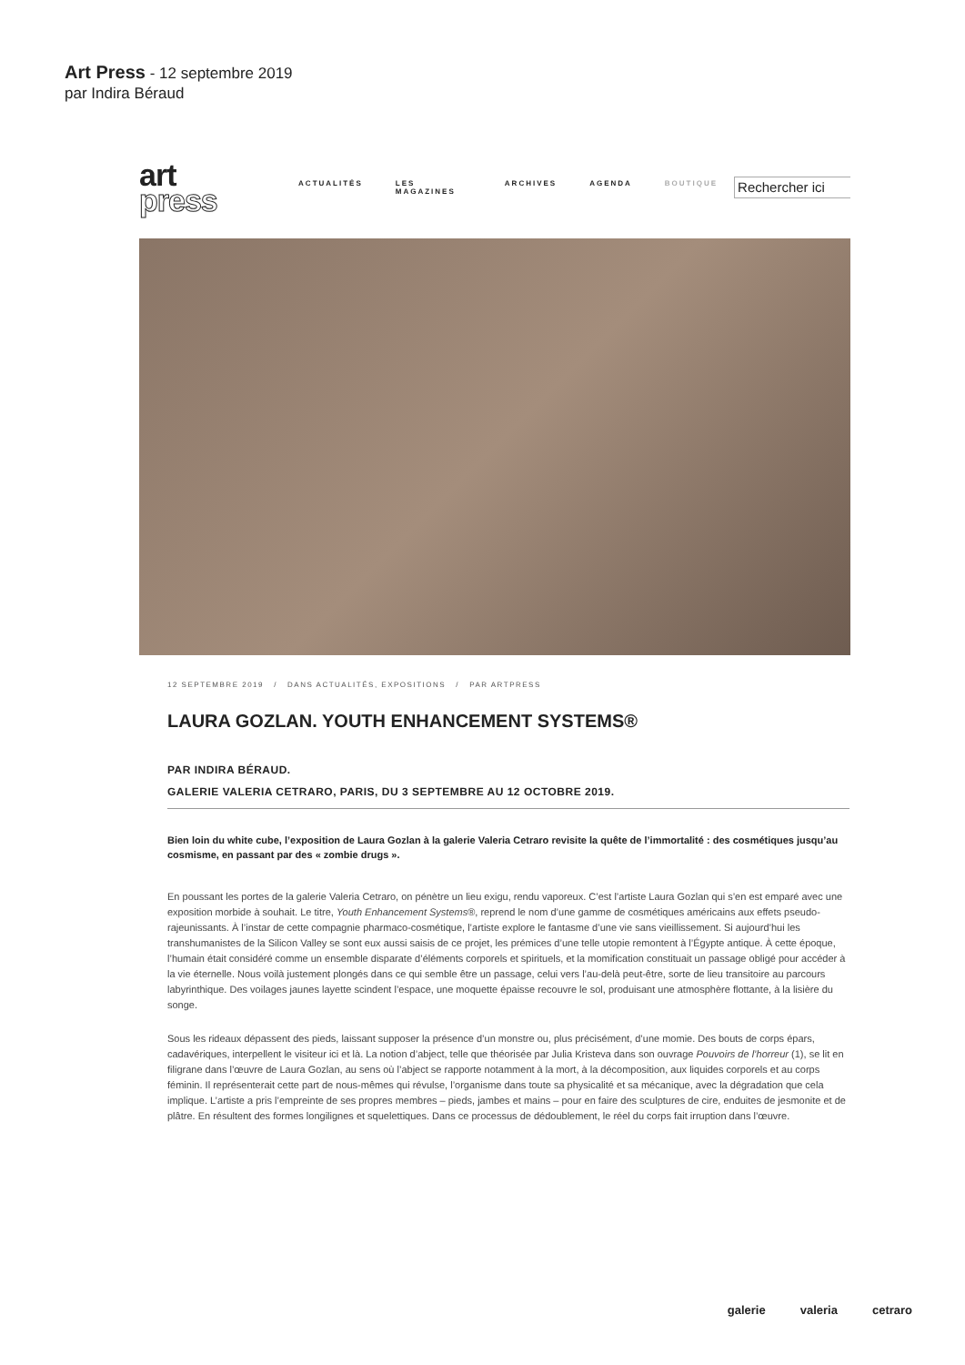Art Press - 12 septembre 2019
par Indira Béraud
art
press
ACTUALITÉS LES MAGAZINES ARCHIVES AGENDA BOUTIQUE
Rechercher ici
12 SEPTEMBRE 2019 / DANS ACTUALITÉS, EXPOSITIONS / PAR ARTPRESS
LAURA GOZLAN. YOUTH ENHANCEMENT SYSTEMS®
PAR INDIRA BÉRAUD.
GALERIE VALERIA CETRARO, PARIS, DU 3 SEPTEMBRE AU 12 OCTOBRE 2019.
Bien loin du white cube, l’exposition de Laura Gozlan à la galerie Valeria Cetraro revisite la quête de l’immortalité : des cosmétiques jusqu’au cosmisme, en passant par des « zombie drugs ».
En poussant les portes de la galerie Valeria Cetraro, on pénètre un lieu exigu, rendu vaporeux. C’est l’artiste Laura Gozlan qui s’en est emparé avec une exposition morbide à souhait. Le titre, Youth Enhancement Systems®, reprend le nom d’une gamme de cosmétiques américains aux effets pseudo-rajeunissants. À l’instar de cette compagnie pharmaco-cosmétique, l’artiste explore le fantasme d’une vie sans vieillissement. Si aujourd’hui les transhumanistes de la Silicon Valley se sont eux aussi saisis de ce projet, les prémices d’une telle utopie remontent à l’Égypte antique. À cette époque, l’humain était considéré comme un ensemble disparate d’éléments corporels et spirituels, et la momification constituait un passage obligé pour accéder à la vie éternelle. Nous voilà justement plongés dans ce qui semble être un passage, celui vers l’au-delà peut-être, sorte de lieu transitoire au parcours labyrinthique. Des voilages jaunes layette scindent l’espace, une moquette épaisse recouvre le sol, produisant une atmosphère flottante, à la lisière du songe.
Sous les rideaux dépassent des pieds, laissant supposer la présence d’un monstre ou, plus précisément, d’une momie. Des bouts de corps épars, cadavériques, interpellent le visiteur ici et là. La notion d’abject, telle que théorisée par Julia Kristeva dans son ouvrage Pouvoirs de l’horreur (1), se lit en filigrane dans l’œuvre de Laura Gozlan, au sens où l’abject se rapporte notamment à la mort, à la décomposition, aux liquides corporels et au corps féminin. Il représenterait cette part de nous-mêmes qui révulse, l’organisme dans toute sa physicalité et sa mécanique, avec la dégradation que cela implique. L’artiste a pris l’empreinte de ses propres membres – pieds, jambes et mains – pour en faire des sculptures de cire, enduites de jesmonite et de plâtre. En résultent des formes longilignes et squelettiques. Dans ce processus de dédoublement, le réel du corps fait irruption dans l’œuvre.
galerie valeria cetraro